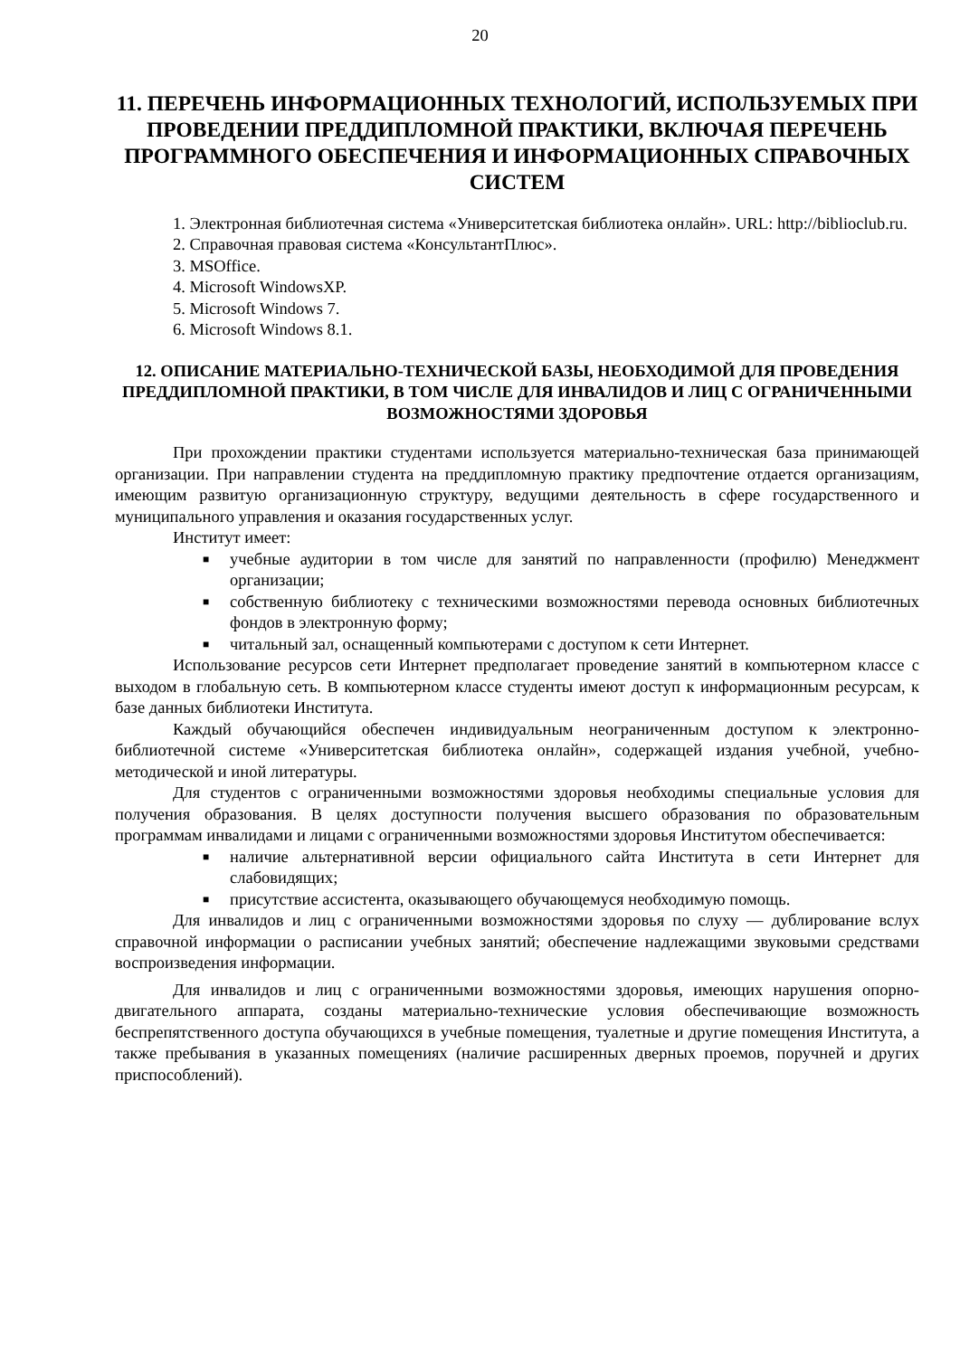20
11. ПЕРЕЧЕНЬ ИНФОРМАЦИОННЫХ ТЕХНОЛОГИЙ, ИСПОЛЬЗУЕМЫХ ПРИ ПРОВЕДЕНИИ ПРЕДДИПЛОМНОЙ ПРАКТИКИ, ВКЛЮЧАЯ ПЕРЕЧЕНЬ ПРОГРАММНОГО ОБЕСПЕЧЕНИЯ И ИНФОРМАЦИОННЫХ СПРАВОЧНЫХ СИСТЕМ
1. Электронная библиотечная система «Университетская библиотека онлайн». URL: http://biblioclub.ru.
2. Справочная правовая система «КонсультантПлюс».
3. MSOffice.
4. Microsoft WindowsXP.
5. Microsoft Windows 7.
6. Microsoft Windows 8.1.
12. ОПИСАНИЕ МАТЕРИАЛЬНО-ТЕХНИЧЕСКОЙ БАЗЫ, НЕОБХОДИМОЙ ДЛЯ ПРОВЕДЕНИЯ ПРЕДДИПЛОМНОЙ ПРАКТИКИ, В ТОМ ЧИСЛЕ ДЛЯ ИНВАЛИДОВ И ЛИЦ С ОГРАНИЧЕННЫМИ ВОЗМОЖНОСТЯМИ ЗДОРОВЬЯ
При прохождении практики студентами используется материально-техническая база принимающей организации. При направлении студента на преддипломную практику предпочтение отдается организациям, имеющим развитую организационную структуру, ведущими деятельность в сфере государственного и муниципального управления и оказания государственных услуг.
Институт имеет:
■ учебные аудитории в том числе для занятий по направленности (профилю) Менеджмент организации;
■ собственную библиотеку с техническими возможностями перевода основных библиотечных фондов в электронную форму;
■ читальный зал, оснащенный компьютерами с доступом к сети Интернет.
Использование ресурсов сети Интернет предполагает проведение занятий в компьютерном классе с выходом в глобальную сеть. В компьютерном классе студенты имеют доступ к информационным ресурсам, к базе данных библиотеки Института.
Каждый обучающийся обеспечен индивидуальным неограниченным доступом к электронно-библиотечной системе «Университетская библиотека онлайн», содержащей издания учебной, учебно-методической и иной литературы.
Для студентов с ограниченными возможностями здоровья необходимы специальные условия для получения образования. В целях доступности получения высшего образования по образовательным программам инвалидами и лицами с ограниченными возможностями здоровья Институтом обеспечивается:
■ наличие альтернативной версии официального сайта Института в сети Интернет для слабовидящих;
■ присутствие ассистента, оказывающего обучающемуся необходимую помощь.
Для инвалидов и лиц с ограниченными возможностями здоровья по слуху — дублирование вслух справочной информации о расписании учебных занятий; обеспечение надлежащими звуковыми средствами воспроизведения информации.
Для инвалидов и лиц с ограниченными возможностями здоровья, имеющих нарушения опорно-двигательного аппарата, созданы материально-технические условия обеспечивающие возможность беспрепятственного доступа обучающихся в учебные помещения, туалетные и другие помещения Института, а также пребывания в указанных помещениях (наличие расширенных дверных проемов, поручней и других приспособлений).